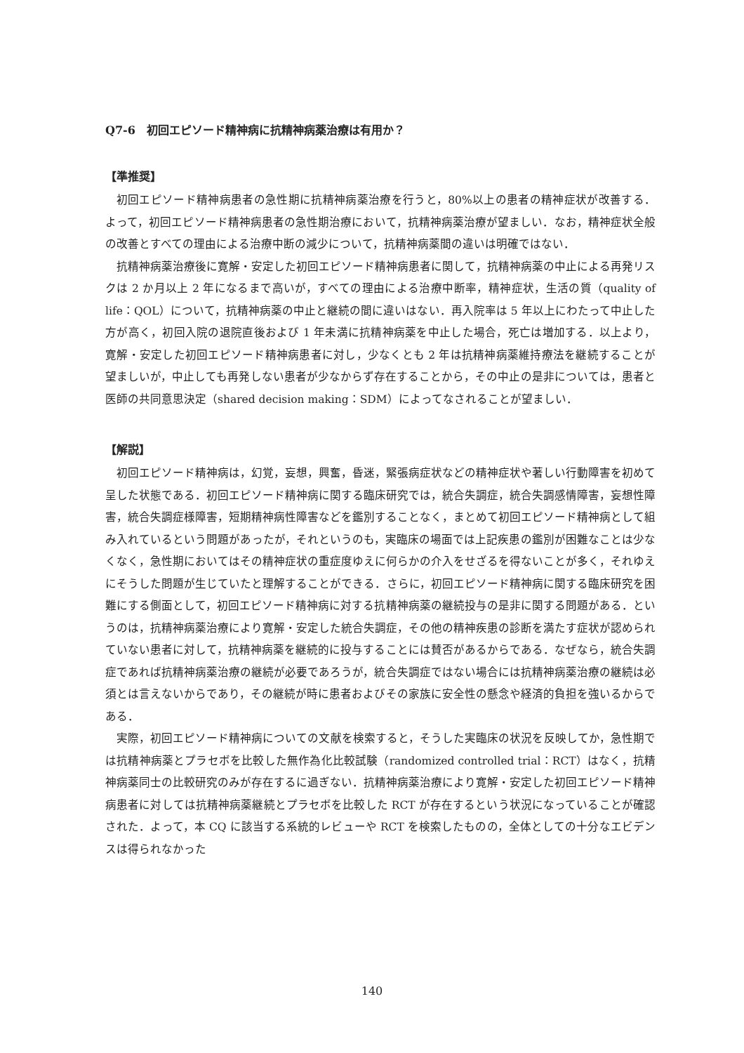Q7-6　初回エピソード精神病に抗精神病薬治療は有用か？
【準推奨】
初回エピソード精神病患者の急性期に抗精神病薬治療を行うと，80%以上の患者の精神症状が改善する．よって，初回エピソード精神病患者の急性期治療において，抗精神病薬治療が望ましい．なお，精神症状全般の改善とすべての理由による治療中断の減少について，抗精神病薬間の違いは明確ではない．
抗精神病薬治療後に寛解・安定した初回エピソード精神病患者に関して，抗精神病薬の中止による再発リスクは 2 か月以上 2 年になるまで高いが，すべての理由による治療中断率，精神症状，生活の質（quality of life：QOL）について，抗精神病薬の中止と継続の間に違いはない．再入院率は 5 年以上にわたって中止した方が高く，初回入院の退院直後および 1 年未満に抗精神病薬を中止した場合，死亡は増加する．以上より，寛解・安定した初回エピソード精神病患者に対し，少なくとも 2 年は抗精神病薬維持療法を継続することが望ましいが，中止しても再発しない患者が少なからず存在することから，その中止の是非については，患者と医師の共同意思決定（shared decision making：SDM）によってなされることが望ましい．
【解説】
初回エピソード精神病は，幻覚，妄想，興奮，昏迷，緊張病症状などの精神症状や著しい行動障害を初めて呈した状態である．初回エピソード精神病に関する臨床研究では，統合失調症，統合失調感情障害，妄想性障害，統合失調症様障害，短期精神病性障害などを鑑別することなく，まとめて初回エピソード精神病として組み入れているという問題があったが，それというのも，実臨床の場面では上記疾患の鑑別が困難なことは少なくなく，急性期においてはその精神症状の重症度ゆえに何らかの介入をせざるを得ないことが多く，それゆえにそうした問題が生じていたと理解することができる．さらに，初回エピソード精神病に関する臨床研究を困難にする側面として，初回エピソード精神病に対する抗精神病薬の継続投与の是非に関する問題がある．というのは，抗精神病薬治療により寛解・安定した統合失調症，その他の精神疾患の診断を満たす症状が認められていない患者に対して，抗精神病薬を継続的に投与することには賛否があるからである．なぜなら，統合失調症であれば抗精神病薬治療の継続が必要であろうが，統合失調症ではない場合には抗精神病薬治療の継続は必須とは言えないからであり，その継続が時に患者およびその家族に安全性の懸念や経済的負担を強いるからである．
実際，初回エピソード精神病についての文献を検索すると，そうした実臨床の状況を反映してか，急性期では抗精神病薬とプラセボを比較した無作為化比較試験（randomized controlled trial：RCT）はなく，抗精神病薬同士の比較研究のみが存在するに過ぎない．抗精神病薬治療により寛解・安定した初回エピソード精神病患者に対しては抗精神病薬継続とプラセボを比較した RCT が存在するという状況になっていることが確認された．よって，本 CQ に該当する系統的レビューや RCT を検索したものの，全体としての十分なエビデンスは得られなかった
140